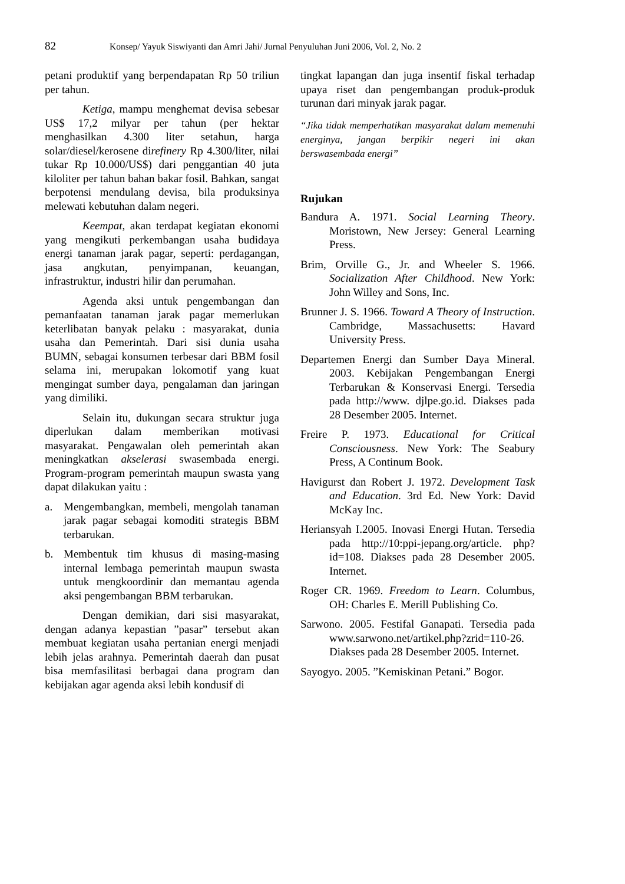82 Konsep/ Yayuk Siswiyanti dan Amri Jahi/ Jurnal Penyuluhan Juni 2006, Vol. 2, No. 2
petani produktif yang berpendapatan Rp 50 triliun per tahun.
Ketiga, mampu menghemat devisa sebesar US$ 17,2 milyar per tahun (per hektar menghasilkan 4.300 liter setahun, harga solar/diesel/kerosene direfinery Rp 4.300/liter, nilai tukar Rp 10.000/US$) dari penggantian 40 juta kiloliter per tahun bahan bakar fosil. Bahkan, sangat berpotensi mendulang devisa, bila produksinya melewati kebutuhan dalam negeri.
Keempat, akan terdapat kegiatan ekonomi yang mengikuti perkembangan usaha budidaya energi tanaman jarak pagar, seperti: perdagangan, jasa angkutan, penyimpanan, keuangan, infrastruktur, industri hilir dan perumahan.
Agenda aksi untuk pengembangan dan pemanfaatan tanaman jarak pagar memerlukan keterlibatan banyak pelaku : masyarakat, dunia usaha dan Pemerintah. Dari sisi dunia usaha BUMN, sebagai konsumen terbesar dari BBM fosil selama ini, merupakan lokomotif yang kuat mengingat sumber daya, pengalaman dan jaringan yang dimiliki.
Selain itu, dukungan secara struktur juga diperlukan dalam memberikan motivasi masyarakat. Pengawalan oleh pemerintah akan meningkatkan akselerasi swasembada energi. Program-program pemerintah maupun swasta yang dapat dilakukan yaitu :
a. Mengembangkan, membeli, mengolah tanaman jarak pagar sebagai komoditi strategis BBM terbarukan.
b. Membentuk tim khusus di masing-masing internal lembaga pemerintah maupun swasta untuk mengkoordinir dan memantau agenda aksi pengembangan BBM terbarukan.
Dengan demikian, dari sisi masyarakat, dengan adanya kepastian ”pasar” tersebut akan membuat kegiatan usaha pertanian energi menjadi lebih jelas arahnya. Pemerintah daerah dan pusat bisa memfasilitasi berbagai dana program dan kebijakan agar agenda aksi lebih kondusif di
tingkat lapangan dan juga insentif fiskal terhadap upaya riset dan pengembangan produk-produk turunan dari minyak jarak pagar.
“Jika tidak memperhatikan masyarakat dalam memenuhi energinya, jangan berpikir negeri ini akan berswasembada energi”
Rujukan
Bandura A. 1971. Social Learning Theory. Moristown, New Jersey: General Learning Press.
Brim, Orville G., Jr. and Wheeler S. 1966. Socialization After Childhood. New York: John Willey and Sons, Inc.
Brunner J. S. 1966. Toward A Theory of Instruction. Cambridge, Massachusetts: Havard University Press.
Departemen Energi dan Sumber Daya Mineral. 2003. Kebijakan Pengembangan Energi Terbarukan & Konservasi Energi. Tersedia pada http://www. djlpe.go.id. Diakses pada 28 Desember 2005. Internet.
Freire P. 1973. Educational for Critical Consciousness. New York: The Seabury Press, A Continum Book.
Havigurst dan Robert J. 1972. Development Task and Education. 3rd Ed. New York: David McKay Inc.
Heriansyah I.2005. Inovasi Energi Hutan. Tersedia pada http://10:ppi-jepang.org/article. php?id=108. Diakses pada 28 Desember 2005. Internet.
Roger CR. 1969. Freedom to Learn. Columbus, OH: Charles E. Merill Publishing Co.
Sarwono. 2005. Festifal Ganapati. Tersedia pada www.sarwono.net/artikel.php?zrid=110-26. Diakses pada 28 Desember 2005. Internet.
Sayogyo. 2005. ”Kemiskinan Petani.” Bogor.